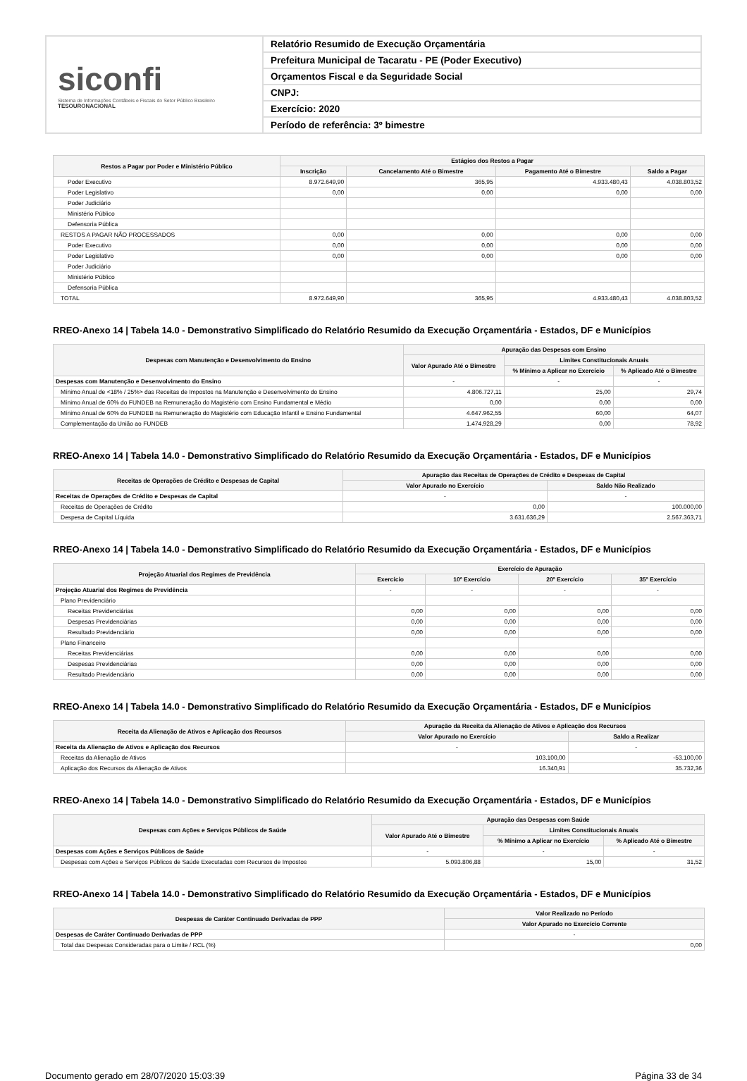siconfi
Sistema de Informações Contábeis e Fiscais do Setor Público Brasileiro
TESOURONACIONAL
Relatório Resumido de Execução Orçamentária
Prefeitura Municipal de Tacaratu - PE (Poder Executivo)
Orçamentos Fiscal e da Seguridade Social
CNPJ:
Exercício: 2020
Período de referência: 3º bimestre
| Restos a Pagar por Poder e Ministério Público | Estágios dos Restos a Pagar | | | |
| --- | --- | --- | --- | --- |
| | Inscrição | Cancelamento Até o Bimestre | Pagamento Até o Bimestre | Saldo a Pagar |
| Poder Executivo | 8.972.649,90 | 365,95 | 4.933.480,43 | 4.038.803,52 |
| Poder Legislativo | 0,00 | 0,00 | 0,00 | 0,00 |
| Poder Judiciário | | | | |
| Ministério Público | | | | |
| Defensoria Pública | | | | |
| RESTOS A PAGAR NÃO PROCESSADOS | 0,00 | 0,00 | 0,00 | 0,00 |
| Poder Executivo | 0,00 | 0,00 | 0,00 | 0,00 |
| Poder Legislativo | 0,00 | 0,00 | 0,00 | 0,00 |
| Poder Judiciário | | | | |
| Ministério Público | | | | |
| Defensoria Pública | | | | |
| TOTAL | 8.972.649,90 | 365,95 | 4.933.480,43 | 4.038.803,52 |
RREO-Anexo 14 | Tabela 14.0 - Demonstrativo Simplificado do Relatório Resumido da Execução Orçamentária - Estados, DF e Municípios
| Despesas com Manutenção e Desenvolvimento do Ensino | Apuração das Despesas com Ensino | | |
| --- | --- | --- | --- |
| | Valor Apurado Até o Bimestre | Limites Constitucionais Anuais | |
| | | % Mínimo a Aplicar no Exercício | % Aplicado Até o Bimestre |
| Despesas com Manutenção e Desenvolvimento do Ensino | - | - | - |
| Mínimo Anual de <18% / 25%> das Receitas de Impostos na Manutenção e Desenvolvimento do Ensino | 4.806.727,11 | 25,00 | 29,74 |
| Mínimo Anual de 60% do FUNDEB na Remuneração do Magistério com Ensino Fundamental e Médio | 0,00 | 0,00 | 0,00 |
| Mínimo Anual de 60% do FUNDEB na Remuneração do Magistério com Educação Infantil e Ensino Fundamental | 4.647.962,55 | 60,00 | 64,07 |
| Complementação da União ao FUNDEB | 1.474.928,29 | 0,00 | 78,92 |
RREO-Anexo 14 | Tabela 14.0 - Demonstrativo Simplificado do Relatório Resumido da Execução Orçamentária - Estados, DF e Municípios
| Receitas de Operações de Crédito e Despesas de Capital | Apuração das Receitas de Operações de Crédito e Despesas de Capital | |
| --- | --- | --- |
| | Valor Apurado no Exercício | Saldo Não Realizado |
| Receitas de Operações de Crédito e Despesas de Capital | - | - |
| Receitas de Operações de Crédito | 0,00 | 100.000,00 |
| Despesa de Capital Líquida | 3.631.636,29 | 2.567.363,71 |
RREO-Anexo 14 | Tabela 14.0 - Demonstrativo Simplificado do Relatório Resumido da Execução Orçamentária - Estados, DF e Municípios
| Projeção Atuarial dos Regimes de Previdência | Exercício de Apuração | | | |
| --- | --- | --- | --- | --- |
| | Exercício | 10º Exercício | 20º Exercício | 35º Exercício |
| Projeção Atuarial dos Regimes de Previdência | - | - | - | - |
| Plano Previdenciário | | | | |
| Receitas Previdenciárias | 0,00 | 0,00 | 0,00 | 0,00 |
| Despesas Previdenciárias | 0,00 | 0,00 | 0,00 | 0,00 |
| Resultado Previdenciário | 0,00 | 0,00 | 0,00 | 0,00 |
| Plano Financeiro | | | | |
| Receitas Previdenciárias | 0,00 | 0,00 | 0,00 | 0,00 |
| Despesas Previdenciárias | 0,00 | 0,00 | 0,00 | 0,00 |
| Resultado Previdenciário | 0,00 | 0,00 | 0,00 | 0,00 |
RREO-Anexo 14 | Tabela 14.0 - Demonstrativo Simplificado do Relatório Resumido da Execução Orçamentária - Estados, DF e Municípios
| Receita da Alienação de Ativos e Aplicação dos Recursos | Apuração da Receita da Alienação de Ativos e Aplicação dos Recursos | |
| --- | --- | --- |
| | Valor Apurado no Exercício | Saldo a Realizar |
| Receita da Alienação de Ativos e Aplicação dos Recursos | - | - |
| Receitas da Alienação de Ativos | 103.100,00 | -53.100,00 |
| Aplicação dos Recursos da Alienação de Ativos | 16.340,91 | 35.732,36 |
RREO-Anexo 14 | Tabela 14.0 - Demonstrativo Simplificado do Relatório Resumido da Execução Orçamentária - Estados, DF e Municípios
| Despesas com Ações e Serviços Públicos de Saúde | Apuração das Despesas com Saúde | | |
| --- | --- | --- | --- |
| | Valor Apurado Até o Bimestre | Limites Constitucionais Anuais | |
| | | % Mínimo a Aplicar no Exercício | % Aplicado Até o Bimestre |
| Despesas com Ações e Serviços Públicos de Saúde | - | - | - |
| Despesas com Ações e Serviços Públicos de Saúde Executadas com Recursos de Impostos | 5.093.806,88 | 15,00 | 31,52 |
RREO-Anexo 14 | Tabela 14.0 - Demonstrativo Simplificado do Relatório Resumido da Execução Orçamentária - Estados, DF e Municípios
| Despesas de Caráter Continuado Derivadas de PPP | Valor Realizado no Período |
| --- | --- |
| | Valor Apurado no Exercício Corrente |
| Despesas de Caráter Continuado Derivadas de PPP | - |
| Total das Despesas Consideradas para o Limite / RCL (%) | 0,00 |
Documento gerado em 28/07/2020 15:03:39 Página 33 de 34